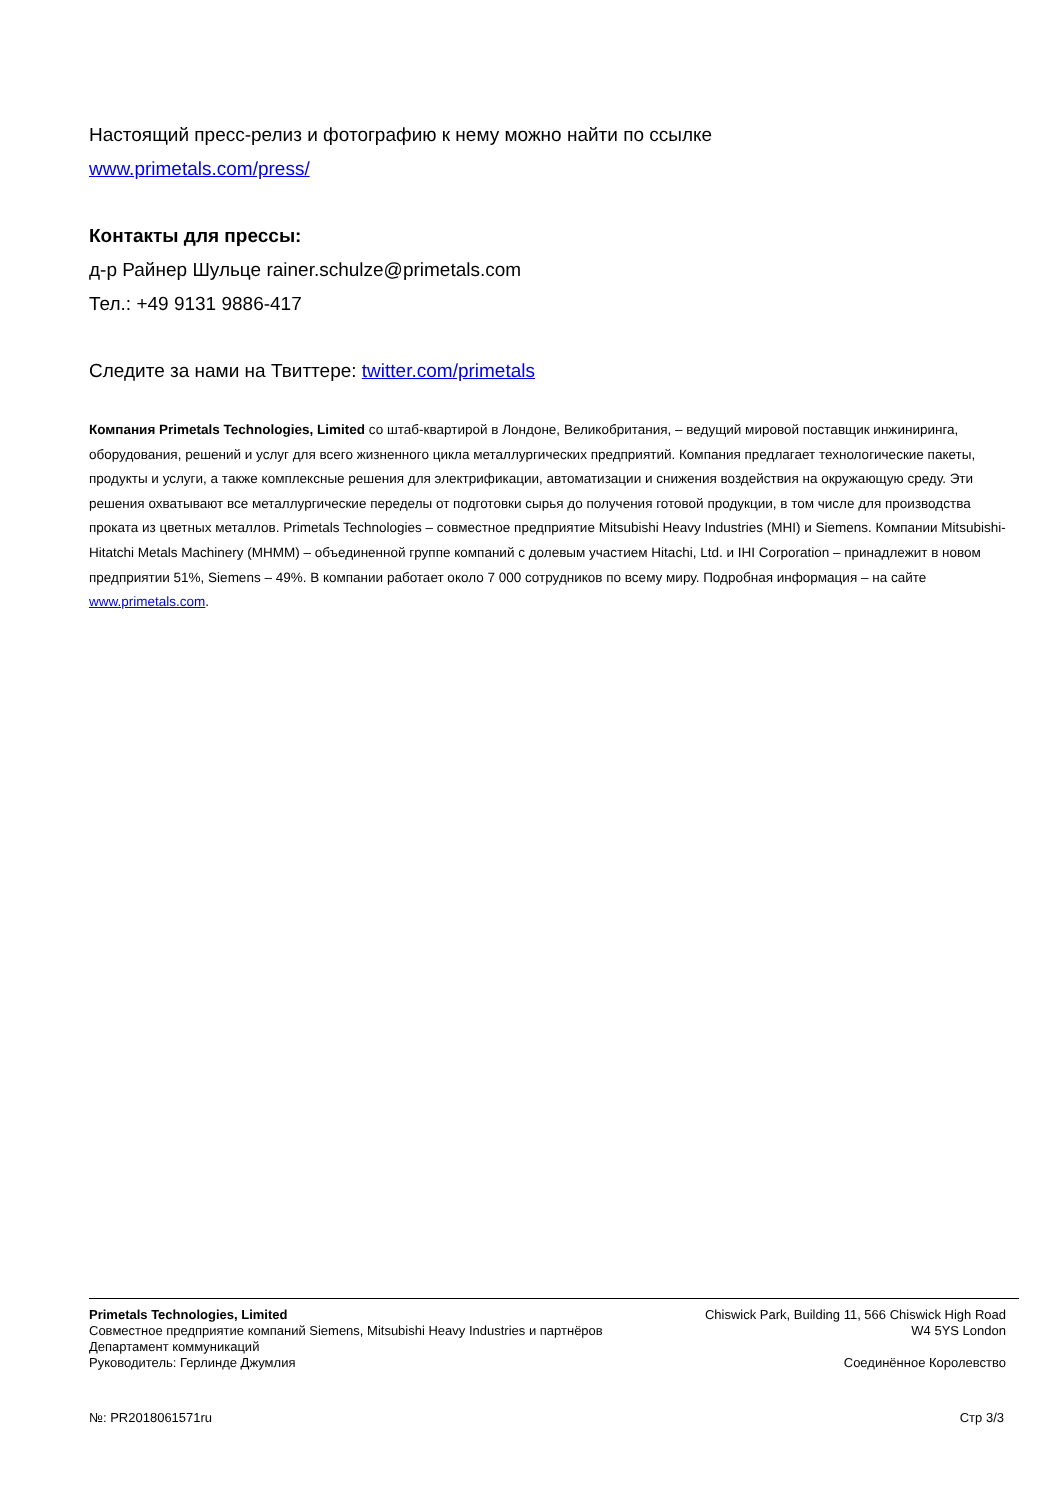Настоящий пресс-релиз и фотографию к нему можно найти по ссылке
www.primetals.com/press/
Контакты для прессы:
д-р Райнер Шульце rainer.schulze@primetals.com
Тел.: +49 9131 9886-417
Следите за нами на Твиттере: twitter.com/primetals
Компания Primetals Technologies, Limited со штаб-квартирой в Лондоне, Великобритания, – ведущий мировой поставщик инжиниринга, оборудования, решений и услуг для всего жизненного цикла металлургических предприятий. Компания предлагает технологические пакеты, продукты и услуги, а также комплексные решения для электрификации, автоматизации и снижения воздействия на окружающую среду. Эти решения охватывают все металлургические переделы от подготовки сырья до получения готовой продукции, в том числе для производства проката из цветных металлов. Primetals Technologies – совместное предприятие Mitsubishi Heavy Industries (MHI) и Siemens. Компании Mitsubishi-Hitatchi Metals Machinery (MHMM) – объединенной группе компаний с долевым участием Hitachi, Ltd. и IHI Corporation – принадлежит в новом предприятии 51%, Siemens – 49%. В компании работает около 7 000 сотрудников по всему миру. Подробная информация – на сайте www.primetals.com.
Primetals Technologies, Limited
Совместное предприятие компаний Siemens, Mitsubishi Heavy Industries и партнёров
Департамент коммуникаций
Руководитель: Герлинде Джумлия
Chiswick Park, Building 11, 566 Chiswick High Road
W4 5YS London
Соединённое Королевство
№: PR2018061571ru Стр 3/3